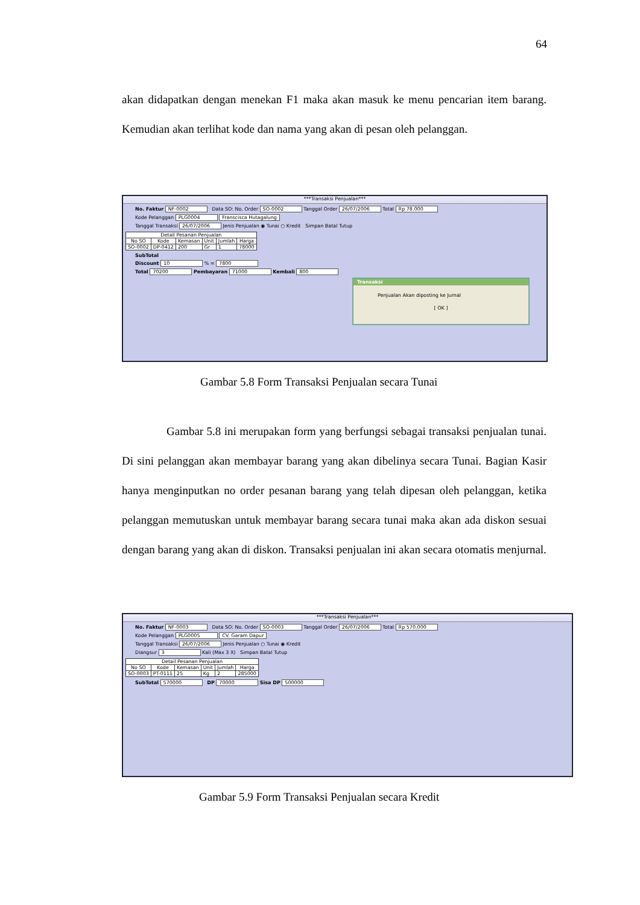64
akan didapatkan dengan menekan F1 maka akan masuk ke menu pencarian item barang. Kemudian akan terlihat kode dan nama yang akan di pesan oleh pelanggan.
***Transaksi Penjualan***
No. Faktur NF-0002 Data SO: No. Order SO-0002 Tanggal Order 26/07/2006 Total Rp 78.000
Kode Pelanggan PLG0004 Franscisca Hutagalung
Tanggal Transaksi 26/07/2006 Jenis Penjualan ◉ Tunai ○ Kredit Simpan Batal Tutup
| Detail Pesanan Penjualan | | | | | |
| --- | --- | --- | --- | --- | --- |
| No SO | Kode | Kemasan | Unit | Jumlah | Harga |
| SO-0002 | DP-0412 | 200 | Gr | 1 | 78000 |
SubTotal
Discount 10 % = 7800
Total 70200 Pembayaran 71000 Kembali 800
Transaksi
Penjualan Akan diposting ke Jurnal
[ OK ]
Gambar 5.8 Form Transaksi Penjualan secara Tunai
Gambar 5.8 ini merupakan form yang berfungsi sebagai transaksi penjualan tunai. Di sini pelanggan akan membayar barang yang akan dibelinya secara Tunai. Bagian Kasir hanya menginputkan no order pesanan barang yang telah dipesan oleh pelanggan, ketika pelanggan memutuskan untuk membayar barang secara tunai maka akan ada diskon sesuai dengan barang yang akan di diskon. Transaksi penjualan ini akan secara otomatis menjurnal.
***Transaksi Penjualan***
No. Faktur NF-0003 Data SO: No. Order SO-0003 Tanggal Order 26/07/2006 Total Rp 570.000
Kode Pelanggan PLG0005 CV. Garam Dapur
Tanggal Transaksi 26/07/2006 Jenis Penjualan ○ Tunai ◉ Kredit
Diangsur 3 Kali (Max 3 X) Simpan Batal Tutup
| Detail Pesanan Penjualan | | | | | |
| --- | --- | --- | --- | --- | --- |
| No SO | Kode | Kemasan | Unit | Jumlah | Harga |
| SO-0003 | PT-0111 | 25 | Kg | 2 | 285000 |
SubTotal 570000 DP 70000 Sisa DP 500000
Gambar 5.9 Form Transaksi Penjualan secara Kredit